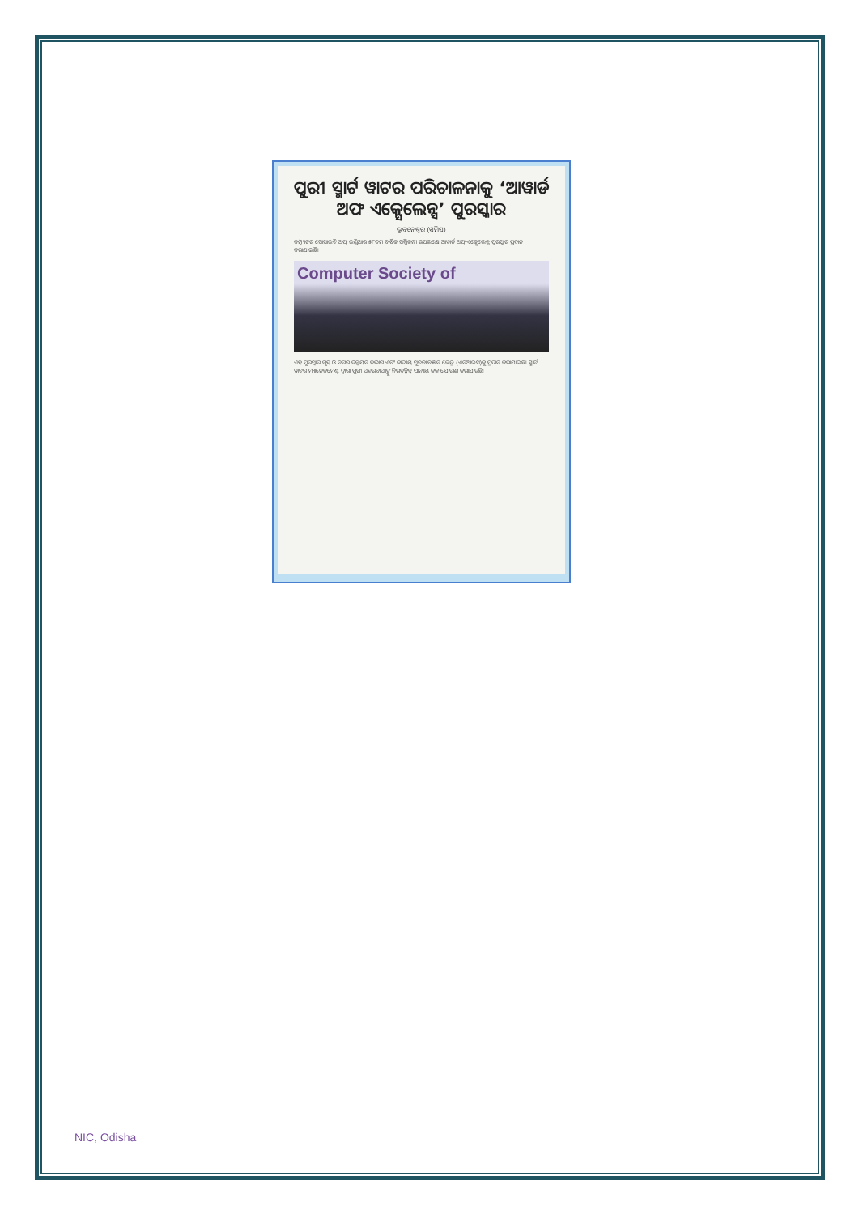ପୁରୀ ସ୍ମାର୍ଟ ୱାଟର ପରିଚାଳନାକୁ ‘ଆୱାର୍ଡ ଅଫ ଏକ୍ସେଲେନ୍ସ’ ପୁରସ୍କାର
ଭୁବନେଶ୍ୱର (ସମିସ)
କମ୍ପ୍ୟୁଟର ସୋସାଇଟି ଅଫ୍ ଇଣ୍ଡିଆର ୫୮ତମ ବାର୍ଷିକ ସମ୍ମିଳନୀ ଉପଲକ୍ଷେ ଆୱାର୍ଡ ଅଫ୍ ଏକ୍ସେଲେନ୍ସ ପୁରସ୍କାର ପ୍ରଦାନ କରାଯାଇଛି।
Computer Society of
ଏହି ପୁରସ୍କାର ଗୃହ ଓ ନଗର ଉନ୍ନୟନ ବିଭାଗ ଏବଂ ଜାତୀୟ ସୂଚନା ବିଜ୍ଞାନ କେନ୍ଦ୍ର (ଏନଆଇସି)କୁ ପ୍ରଦାନ କରାଯାଇଛି। ସ୍ମାର୍ଟ ୱାଟର ମ୍ୟାନେଜମେଣ୍ଟ ଦ୍ୱାରା ପୁରୀ ସହରବାସୀଙ୍କୁ ନିରବଚ୍ଛିନ୍ନ ପାନୀୟ ଜଳ ଯୋଗାଣ କରାଯାଉଛି।
NIC, Odisha